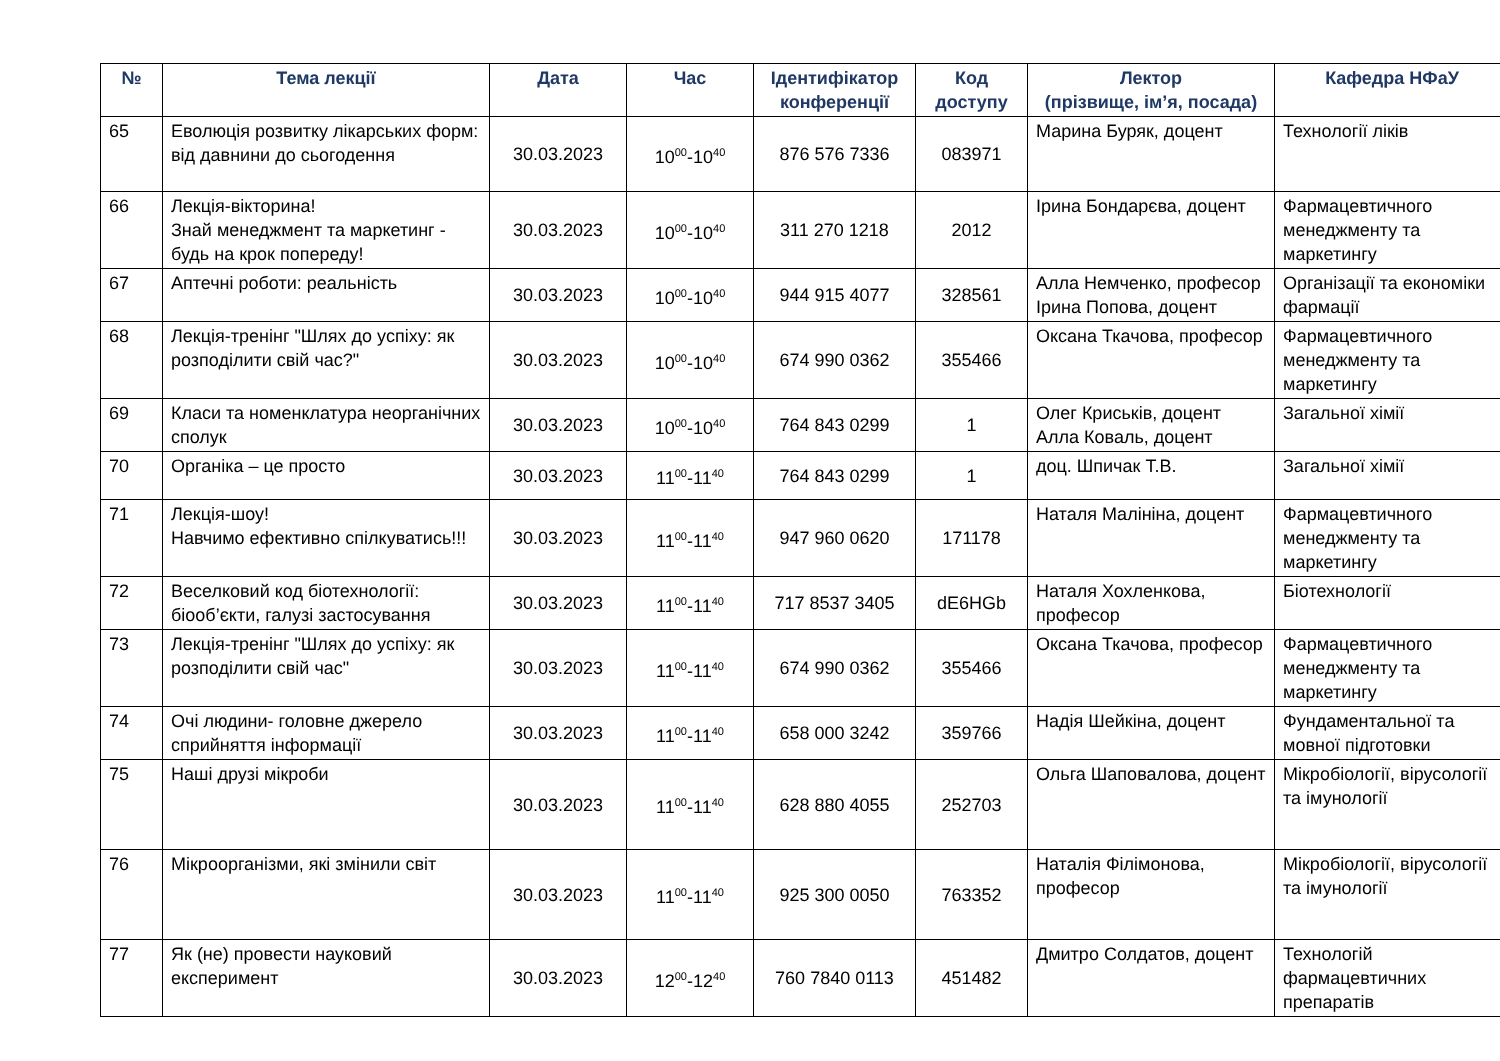| № | Тема лекції | Дата | Час | Ідентифікатор конференції | Код доступу | Лектор (прізвище, ім’я, посада) | Кафедра НФаУ |
| --- | --- | --- | --- | --- | --- | --- | --- |
| 65 | Еволюція розвитку лікарських форм: від давнини до сьогодення | 30.03.2023 | 10<sup>00</sup>-10<sup>40</sup> | 876 576 7336 | 083971 | Марина Буряк, доцент | Технології ліків |
| 66 | Лекція-вікторина! Знай менеджмент та маркетинг - будь на крок попереду! | 30.03.2023 | 10<sup>00</sup>-10<sup>40</sup> | 311 270 1218 | 2012 | Ірина Бондарєва, доцент | Фармацевтичного менеджменту та маркетингу |
| 67 | Аптечні роботи: реальність | 30.03.2023 | 10<sup>00</sup>-10<sup>40</sup> | 944 915 4077 | 328561 | Алла Немченко, професор Ірина Попова, доцент | Організації та економіки фармації |
| 68 | Лекція-тренінг "Шлях до успіху: як розподілити свій час?" | 30.03.2023 | 10<sup>00</sup>-10<sup>40</sup> | 674 990 0362 | 355466 | Оксана Ткачова, професор | Фармацевтичного менеджменту та маркетингу |
| 69 | Класи та номенклатура неорганічних сполук | 30.03.2023 | 10<sup>00</sup>-10<sup>40</sup> | 764 843 0299 | 1 | Олег Криськів, доцент Алла Коваль, доцент | Загальної хімії |
| 70 | Органіка – це просто | 30.03.2023 | 11<sup>00</sup>-11<sup>40</sup> | 764 843 0299 | 1 | доц. Шпичак Т.В. | Загальної хімії |
| 71 | Лекція-шоу! Навчимо ефективно спілкуватись!!! | 30.03.2023 | 11<sup>00</sup>-11<sup>40</sup> | 947 960 0620 | 171178 | Наталя Малініна, доцент | Фармацевтичного менеджменту та маркетингу |
| 72 | Веселковий код біотехнології: біооб’єкти, галузі застосування | 30.03.2023 | 11<sup>00</sup>-11<sup>40</sup> | 717 8537 3405 | dE6HGb | Наталя Хохленкова, професор | Біотехнології |
| 73 | Лекція-тренінг "Шлях до успіху: як розподілити свій час" | 30.03.2023 | 11<sup>00</sup>-11<sup>40</sup> | 674 990 0362 | 355466 | Оксана Ткачова, професор | Фармацевтичного менеджменту та маркетингу |
| 74 | Очі людини- головне джерело сприйняття інформації | 30.03.2023 | 11<sup>00</sup>-11<sup>40</sup> | 658 000 3242 | 359766 | Надія Шейкіна, доцент | Фундаментальної та мовної підготовки |
| 75 | Наші друзі мікроби | 30.03.2023 | 11<sup>00</sup>-11<sup>40</sup> | 628 880 4055 | 252703 | Ольга Шаповалова, доцент | Мікробіології, вірусології та імунології |
| 76 | Мікроорганізми, які змінили світ | 30.03.2023 | 11<sup>00</sup>-11<sup>40</sup> | 925 300 0050 | 763352 | Наталія Філімонова, професор | Мікробіології, вірусології та імунології |
| 77 | Як (не) провести науковий експеримент | 30.03.2023 | 12<sup>00</sup>-12<sup>40</sup> | 760 7840 0113 | 451482 | Дмитро Солдатов, доцент | Технологій фармацевтичних препаратів |